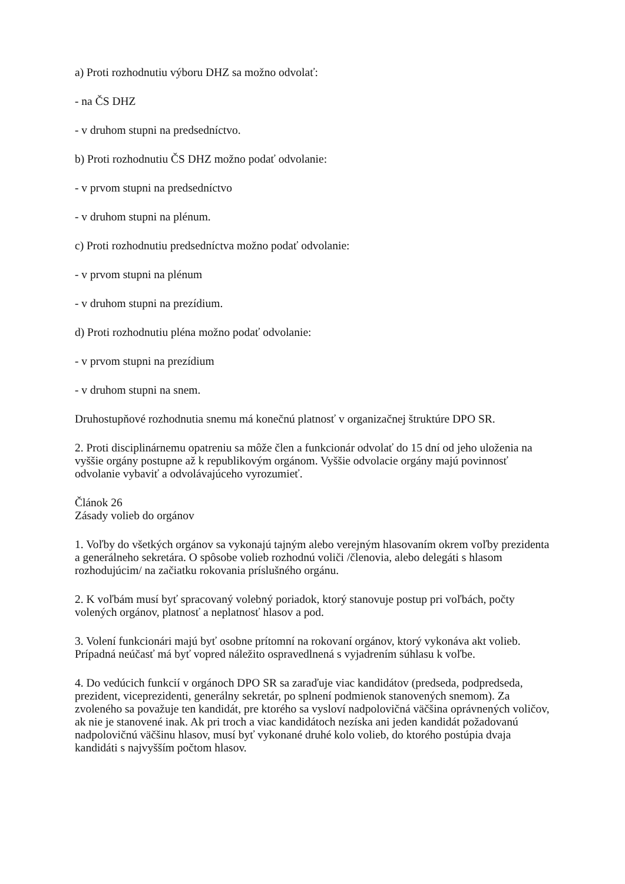a) Proti rozhodnutiu výboru DHZ sa možno odvolať:
- na ČS DHZ
- v druhom stupni na predsedníctvo.
b) Proti rozhodnutiu ČS DHZ možno podať odvolanie:
- v prvom stupni na predsedníctvo
- v druhom stupni na plénum.
c) Proti rozhodnutiu predsedníctva možno podať odvolanie:
- v prvom stupni na plénum
- v druhom stupni na prezídium.
d) Proti rozhodnutiu pléna možno podať odvolanie:
- v prvom stupni na prezídium
- v druhom stupni na snem.
Druhostupňové rozhodnutia snemu má konečnú platnosť v organizačnej štruktúre DPO SR.
2. Proti disciplinárnemu opatreniu sa môže člen a funkcionár odvolať do 15 dní od jeho uloženia na vyššie orgány postupne až k republikovým orgánom. Vyššie odvolacie orgány majú povinnosť odvolanie vybaviť a odvolávajúceho vyrozumieť.
Článok 26
Zásady volieb do orgánov
1. Voľby do všetkých orgánov sa vykonajú tajným alebo verejným hlasovaním okrem voľby prezidenta a generálneho sekretára. O spôsobe volieb rozhodnú voliči /členovia, alebo delegáti s hlasom rozhodujúcim/ na začiatku rokovania príslušného orgánu.
2. K voľbám musí byť spracovaný volebný poriadok, ktorý stanovuje postup pri voľbách, počty volených orgánov, platnosť a neplatnosť hlasov a pod.
3. Volení funkcionári majú byť osobne prítomní na rokovaní orgánov, ktorý vykonáva akt volieb. Prípadná neúčasť má byť vopred náležito ospravedlnená s vyjadrením súhlasu k voľbe.
4. Do vedúcich funkcií v orgánoch DPO SR sa zaraďuje viac kandidátov (predseda, podpredseda, prezident, viceprezidenti, generálny sekretár, po splnení podmienok stanovených snemom). Za zvoleného sa považuje ten kandidát, pre ktorého sa vysloví nadpolovičná väčšina oprávnených voličov, ak nie je stanovené inak. Ak pri troch a viac kandidátoch nezíska ani jeden kandidát požadovanú nadpolovičnú väčšinu hlasov, musí byť vykonané druhé kolo volieb, do ktorého postúpia dvaja kandidáti s najvyšším počtom hlasov.